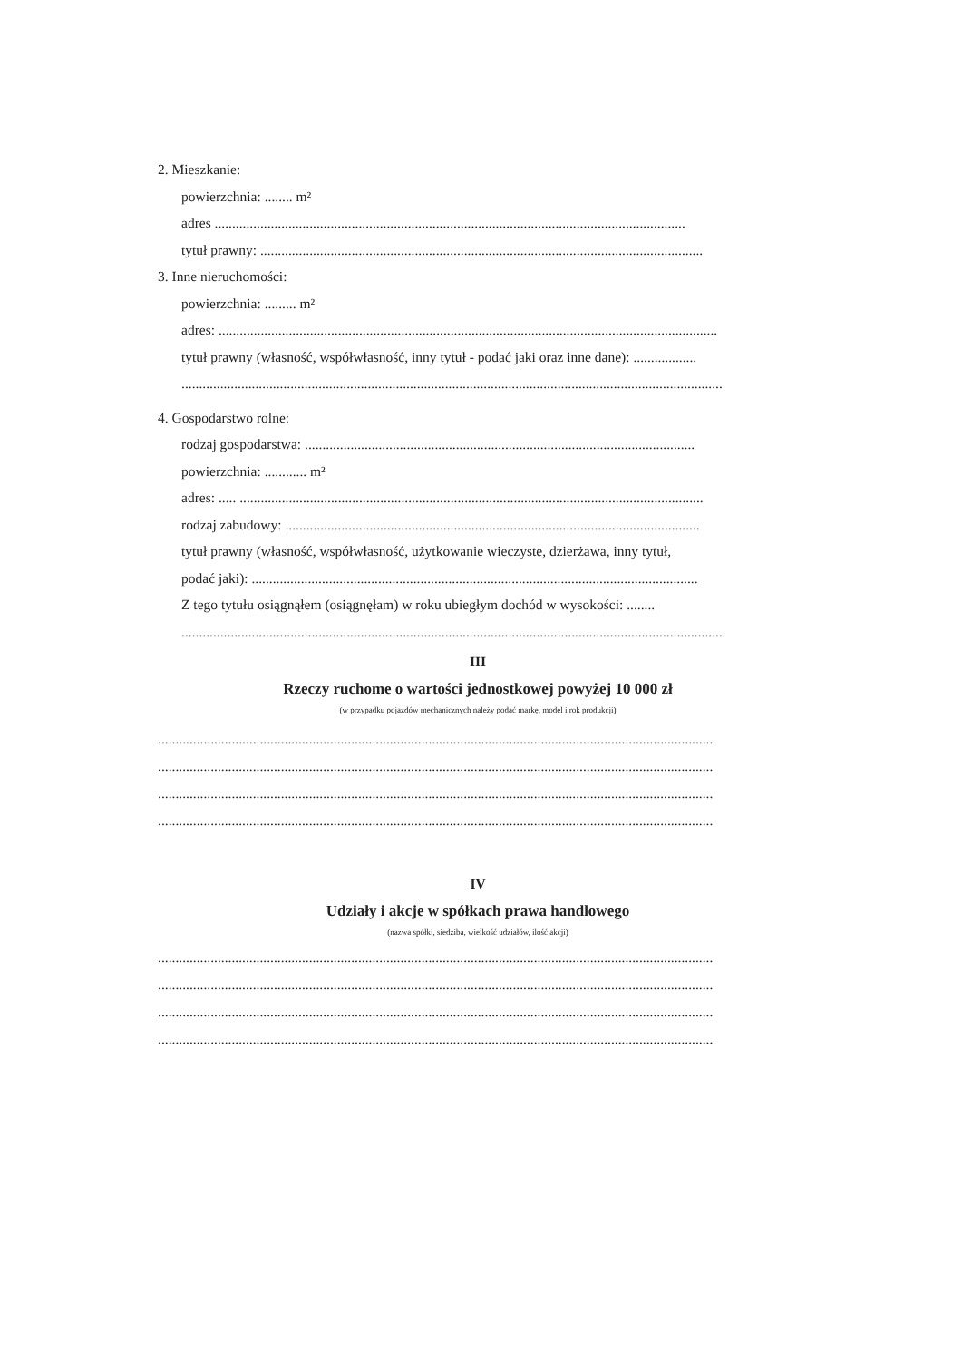2. Mieszkanie:
powierzchnia: ........ m²
adres ......................................................................................................................................
tytuł prawny: ..............................................................................................................................
3. Inne nieruchomości:
powierzchnia: ......... m²
adres: ..............................................................................................................................................
tytuł prawny (własność, współwłasność, inny tytuł - podać jaki oraz inne dane): ..................
..........................................................................................................................................................
4. Gospodarstwo rolne:
rodzaj gospodarstwa: ...............................................................................................................
powierzchnia: ............ m²
adres: ..... ....................................................................................................................................
rodzaj zabudowy: ......................................................................................................................
tytuł prawny (własność, współwłasność, użytkowanie wieczyste, dzierżawa, inny tytuł,
podać jaki): ...............................................................................................................................
Z tego tytułu osiągnąłem (osiągnęłam) w roku ubiegłym dochód w wysokości: ........
..........................................................................................................................................................
III
Rzeczy ruchome o wartości jednostkowej powyżej 10 000 zł
(w przypadku pojazdów mechanicznych należy podać markę, model i rok produkcji)
..............................................................................................................................................................
..............................................................................................................................................................
..............................................................................................................................................................
..............................................................................................................................................................
IV
Udziały i akcje w spółkach prawa handlowego
(nazwa spółki, siedziba, wielkość udziałów, ilość akcji)
..............................................................................................................................................................
..............................................................................................................................................................
..............................................................................................................................................................
..............................................................................................................................................................